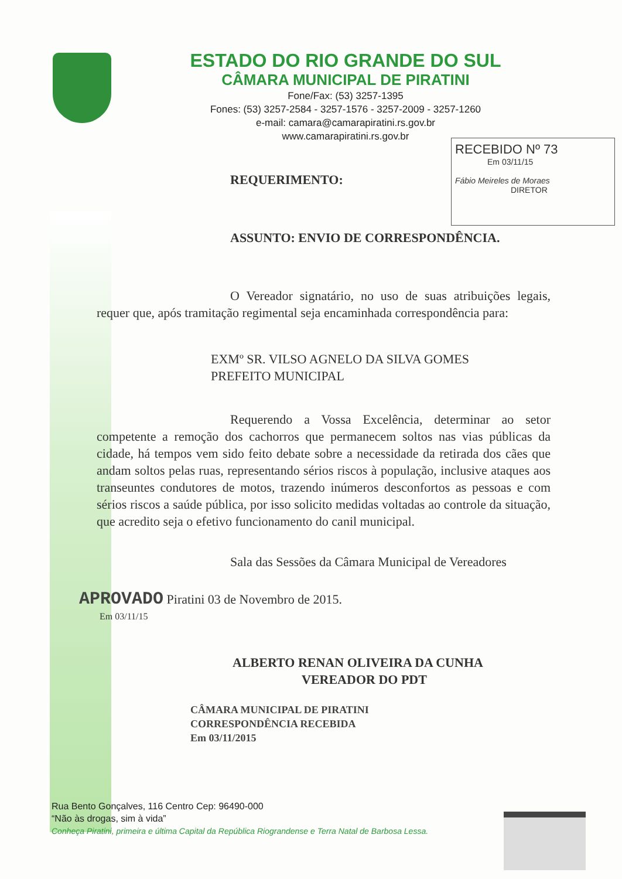ESTADO DO RIO GRANDE DO SUL
CÂMARA MUNICIPAL DE PIRATINI
Fone/Fax: (53) 3257-1395
Fones: (53) 3257-2584 - 3257-1576 - 3257-2009 - 3257-1260
e-mail: camara@camarapiratini.rs.gov.br
www.camarapiratini.rs.gov.br
RECEBIDO Nº 73
Em 03/11/15
Fábio Meireles de Moraes
DIRETOR
REQUERIMENTO:
ASSUNTO: ENVIO DE CORRESPONDÊNCIA.
O Vereador signatário, no uso de suas atribuições legais, requer que, após tramitação regimental seja encaminhada correspondência para:
EXMº SR. VILSO AGNELO DA SILVA GOMES
PREFEITO MUNICIPAL
Requerendo a Vossa Excelência, determinar ao setor competente a remoção dos cachorros que permanecem soltos nas vias públicas da cidade, há tempos vem sido feito debate sobre a necessidade da retirada dos cães que andam soltos pelas ruas, representando sérios riscos à população, inclusive ataques aos transeuntes condutores de motos, trazendo inúmeros desconfortos as pessoas e com sérios riscos a saúde pública, por isso solicito medidas voltadas ao controle da situação, que acredito seja o efetivo funcionamento do canil municipal.
Sala das Sessões da Câmara Municipal de Vereadores
APROVADO Piratini 03 de Novembro de 2015.
Em 03/11/15
ALBERTO RENAN OLIVEIRA DA CUNHA
VEREADOR DO PDT
CÂMARA MUNICIPAL DE PIRATINI
CORRESPONDÊNCIA RECEBIDA
Em 03/11/2015
Rua Bento Gonçalves, 116 Centro Cep: 96490-000
“Não às drogas, sim à vida”
Conheça Piratini, primeira e última Capital da República Riograndense e Terra Natal de Barbosa Lessa.